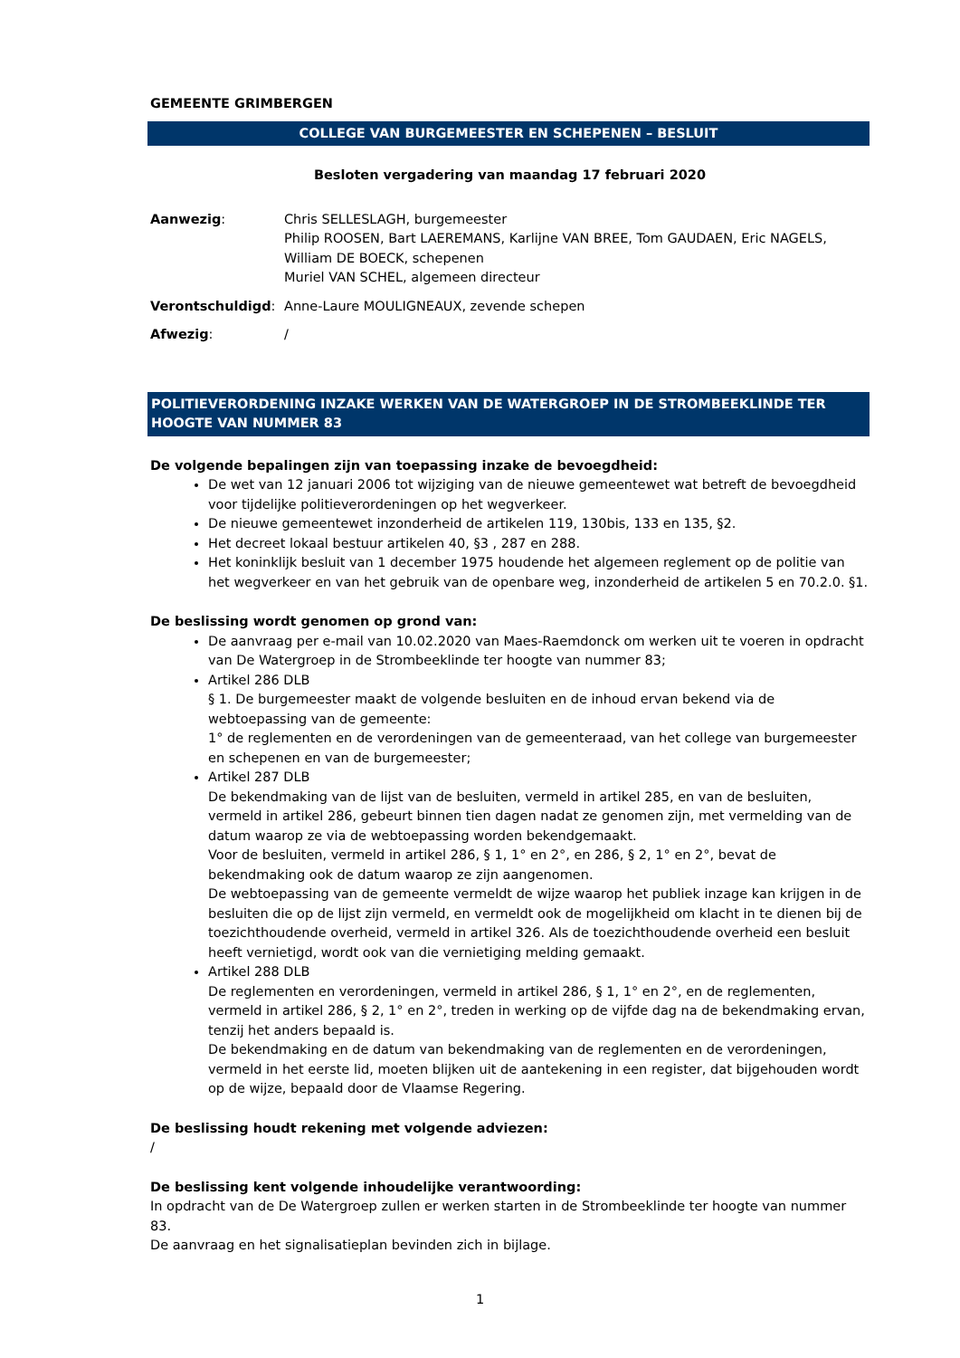GEMEENTE GRIMBERGEN
COLLEGE VAN BURGEMEESTER EN SCHEPENEN – BESLUIT
Besloten vergadering van maandag 17 februari 2020
| Aanwezig : | Chris SELLESLAGH, burgemeester Philip ROOSEN, Bart LAEREMANS, Karlijne VAN BREE, Tom GAUDAEN, Eric NAGELS, William DE BOECK, schepenen Muriel VAN SCHEL, algemeen directeur |
| Verontschuldigd : | Anne-Laure MOULIGNEAUX, zevende schepen |
| Afwezig : | / |
POLITIEVERORDENING INZAKE WERKEN VAN DE WATERGROEP IN DE STROMBEEKLINDE TER HOOGTE VAN NUMMER 83
De volgende bepalingen zijn van toepassing inzake de bevoegdheid:
De wet van 12 januari 2006 tot wijziging van de nieuwe gemeentewet wat betreft de bevoegdheid voor tijdelijke politieverordeningen op het wegverkeer.
De nieuwe gemeentewet inzonderheid de artikelen 119, 130bis, 133 en 135, §2.
Het decreet lokaal bestuur artikelen 40, §3 , 287 en 288.
Het koninklijk besluit van 1 december 1975 houdende het algemeen reglement op de politie van het wegverkeer en van het gebruik van de openbare weg, inzonderheid de artikelen 5 en 70.2.0. §1.
De beslissing wordt genomen op grond van:
De aanvraag per e-mail van 10.02.2020 van Maes-Raemdonck om werken uit te voeren in opdracht van De Watergroep in de Strombeeklinde ter hoogte van nummer 83;
Artikel 286 DLB
§ 1. De burgemeester maakt de volgende besluiten en de inhoud ervan bekend via de webtoepassing van de gemeente:
1° de reglementen en de verordeningen van de gemeenteraad, van het college van burgemeester en schepenen en van de burgemeester;
Artikel 287 DLB
De bekendmaking van de lijst van de besluiten, vermeld in artikel 285, en van de besluiten, vermeld in artikel 286, gebeurt binnen tien dagen nadat ze genomen zijn, met vermelding van de datum waarop ze via de webtoepassing worden bekendgemaakt.
Voor de besluiten, vermeld in artikel 286, § 1, 1° en 2°, en 286, § 2, 1° en 2°, bevat de bekendmaking ook de datum waarop ze zijn aangenomen.
De webtoepassing van de gemeente vermeldt de wijze waarop het publiek inzage kan krijgen in de besluiten die op de lijst zijn vermeld, en vermeldt ook de mogelijkheid om klacht in te dienen bij de toezichthoudende overheid, vermeld in artikel 326. Als de toezichthoudende overheid een besluit heeft vernietigd, wordt ook van die vernietiging melding gemaakt.
Artikel 288 DLB
De reglementen en verordeningen, vermeld in artikel 286, § 1, 1° en 2°, en de reglementen, vermeld in artikel 286, § 2, 1° en 2°, treden in werking op de vijfde dag na de bekendmaking ervan, tenzij het anders bepaald is.
De bekendmaking en de datum van bekendmaking van de reglementen en de verordeningen, vermeld in het eerste lid, moeten blijken uit de aantekening in een register, dat bijgehouden wordt op de wijze, bepaald door de Vlaamse Regering.
De beslissing houdt rekening met volgende adviezen:
/
De beslissing kent volgende inhoudelijke verantwoording:
In opdracht van de De Watergroep zullen er werken starten in de Strombeeklinde ter hoogte van nummer 83.
De aanvraag en het signalisatieplan bevinden zich in bijlage.
1